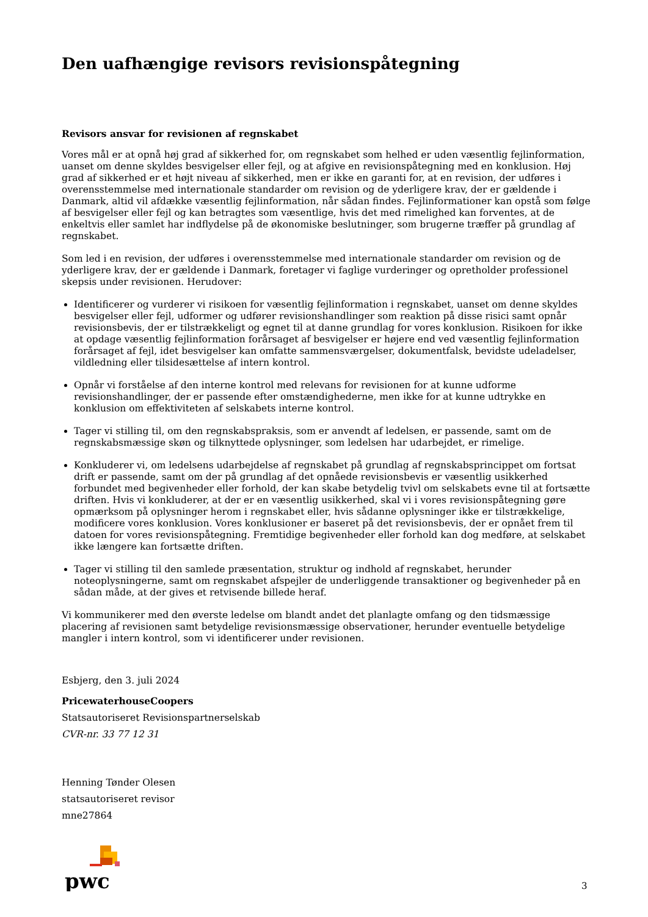Den uafhængige revisors revisionspåtegning
Revisors ansvar for revisionen af regnskabet
Vores mål er at opnå høj grad af sikkerhed for, om regnskabet som helhed er uden væsentlig fejlinformation, uanset om denne skyldes besvigelser eller fejl, og at afgive en revisionspåtegning med en konklusion. Høj grad af sikkerhed er et højt niveau af sikkerhed, men er ikke en garanti for, at en revision, der udføres i overensstemmelse med internationale standarder om revision og de yderligere krav, der er gældende i Danmark, altid vil afdække væsentlig fejlinformation, når sådan findes. Fejlinformationer kan opstå som følge af besvigelser eller fejl og kan betragtes som væsentlige, hvis det med rimelighed kan forventes, at de enkeltvis eller samlet har indflydelse på de økonomiske beslutninger, som brugerne træffer på grundlag af regnskabet.
Som led i en revision, der udføres i overensstemmelse med internationale standarder om revision og de yderligere krav, der er gældende i Danmark, foretager vi faglige vurderinger og opretholder professionel skepsis under revisionen. Herudover:
Identificerer og vurderer vi risikoen for væsentlig fejlinformation i regnskabet, uanset om denne skyldes besvigelser eller fejl, udformer og udfører revisionshandlinger som reaktion på disse risici samt opnår revisionsbevis, der er tilstrækkeligt og egnet til at danne grundlag for vores konklusion. Risikoen for ikke at opdage væsentlig fejlinformation forårsaget af besvigelser er højere end ved væsentlig fejlinformation forårsaget af fejl, idet besvigelser kan omfatte sammensværgelser, dokumentfalsk, bevidste udeladelser, vildledning eller tilsidesættelse af intern kontrol.
Opnår vi forståelse af den interne kontrol med relevans for revisionen for at kunne udforme revisionshandlinger, der er passende efter omstændighederne, men ikke for at kunne udtrykke en konklusion om effektiviteten af selskabets interne kontrol.
Tager vi stilling til, om den regnskabspraksis, som er anvendt af ledelsen, er passende, samt om de regnskabsmæssige skøn og tilknyttede oplysninger, som ledelsen har udarbejdet, er rimelige.
Konkluderer vi, om ledelsens udarbejdelse af regnskabet på grundlag af regnskabsprincippet om fortsat drift er passende, samt om der på grundlag af det opnåede revisionsbevis er væsentlig usikkerhed forbundet med begivenheder eller forhold, der kan skabe betydelig tvivl om selskabets evne til at fortsætte driften. Hvis vi konkluderer, at der er en væsentlig usikkerhed, skal vi i vores revisionspåtegning gøre opmærksom på oplysninger herom i regnskabet eller, hvis sådanne oplysninger ikke er tilstrækkelige, modificere vores konklusion. Vores konklusioner er baseret på det revisionsbevis, der er opnået frem til datoen for vores revisionspåtegning. Fremtidige begivenheder eller forhold kan dog medføre, at selskabet ikke længere kan fortsætte driften.
Tager vi stilling til den samlede præsentation, struktur og indhold af regnskabet, herunder noteoplysningerne, samt om regnskabet afspejler de underliggende transaktioner og begivenheder på en sådan måde, at der gives et retvisende billede heraf.
Vi kommunikerer med den øverste ledelse om blandt andet det planlagte omfang og den tidsmæssige placering af revisionen samt betydelige revisionsmæssige observationer, herunder eventuelle betydelige mangler i intern kontrol, som vi identificerer under revisionen.
Esbjerg, den 3. juli 2024
PricewaterhouseCoopers
Statsautoriseret Revisionspartnerselskab
CVR-nr. 33 77 12 31
Henning Tønder Olesen
statsautoriseret revisor
mne27864
pwc
3